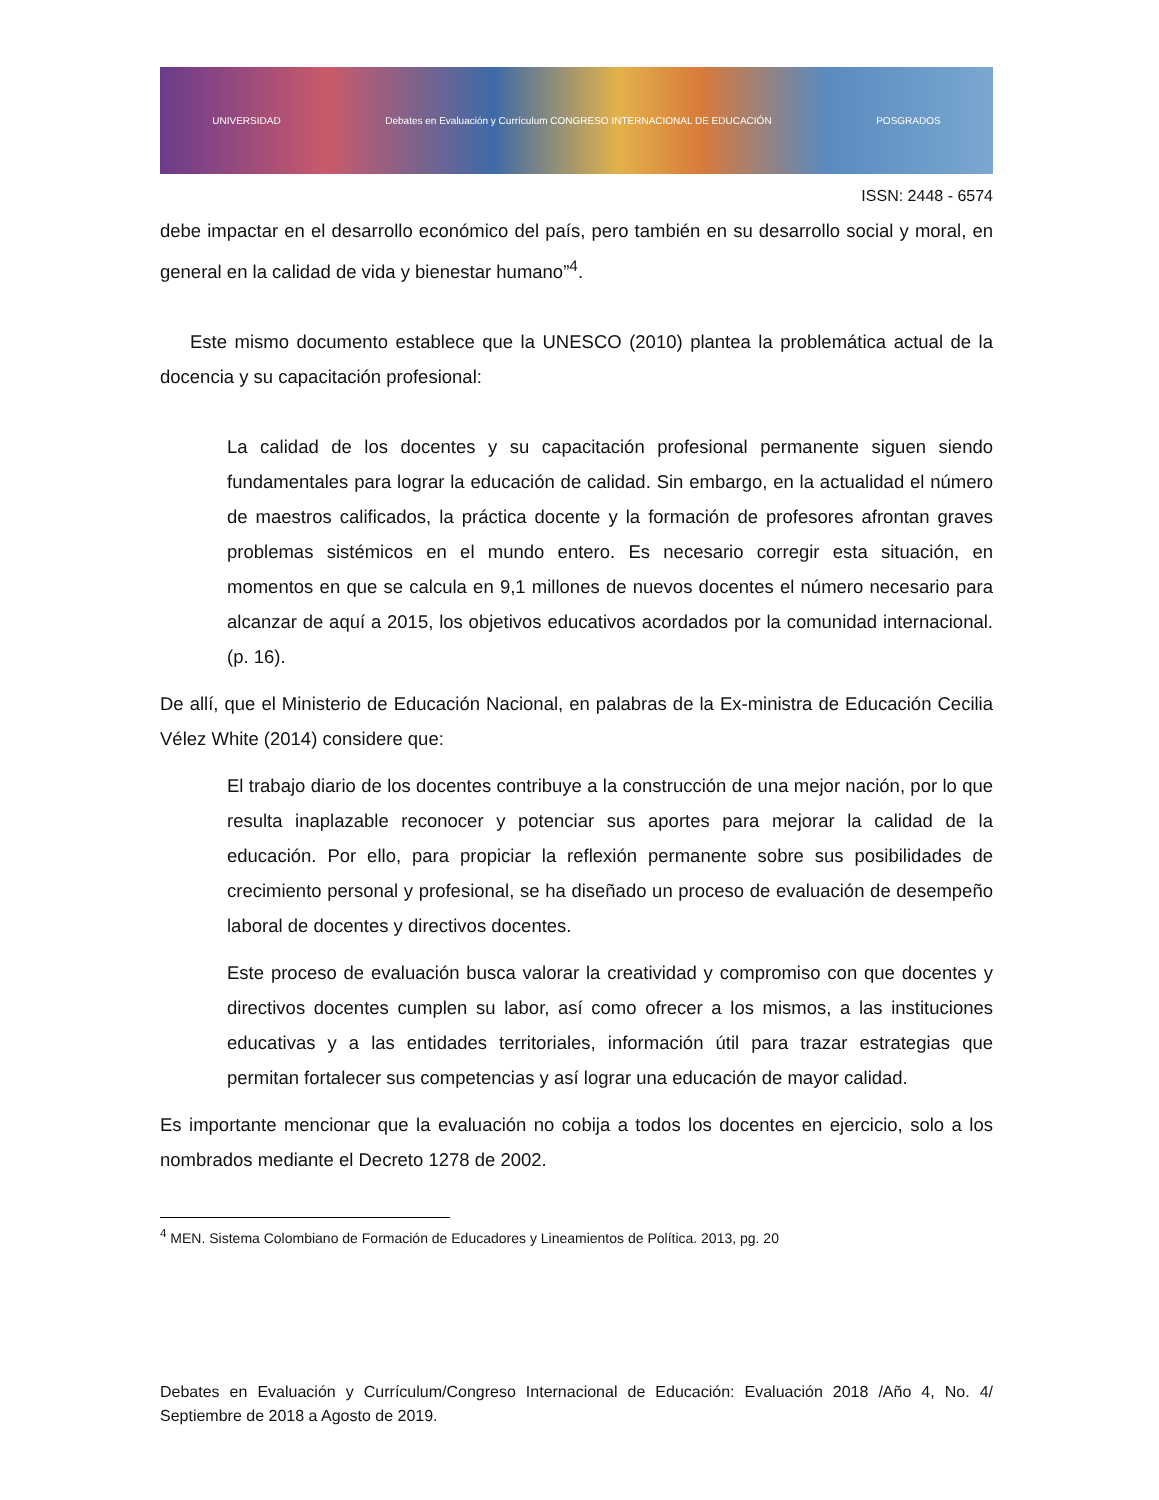UNIVERSIDAD Debates en Evaluación y Currículum CONGRESO INTERNACIONAL DE EDUCACIÓN POSGRADOS
ISSN: 2448 - 6574
debe impactar en el desarrollo económico del país, pero también en su desarrollo social y moral, en general en la calidad de vida y bienestar humano”<sup>4</sup>.
Este mismo documento establece que la UNESCO (2010) plantea la problemática actual de la docencia y su capacitación profesional:
La calidad de los docentes y su capacitación profesional permanente siguen siendo fundamentales para lograr la educación de calidad. Sin embargo, en la actualidad el número de maestros calificados, la práctica docente y la formación de profesores afrontan graves problemas sistémicos en el mundo entero. Es necesario corregir esta situación, en momentos en que se calcula en 9,1 millones de nuevos docentes el número necesario para alcanzar de aquí a 2015, los objetivos educativos acordados por la comunidad internacional.(p. 16).
De allí, que el Ministerio de Educación Nacional, en palabras de la Ex-ministra de Educación Cecilia Vélez White (2014) considere que:
El trabajo diario de los docentes contribuye a la construcción de una mejor nación, por lo que resulta inaplazable reconocer y potenciar sus aportes para mejorar la calidad de la educación. Por ello, para propiciar la reflexión permanente sobre sus posibilidades de crecimiento personal y profesional, se ha diseñado un proceso de evaluación de desempeño laboral de docentes y directivos docentes.
Este proceso de evaluación busca valorar la creatividad y compromiso con que docentes y directivos docentes cumplen su labor, así como ofrecer a los mismos, a las instituciones educativas y a las entidades territoriales, información útil para trazar estrategias que permitan fortalecer sus competencias y así lograr una educación de mayor calidad.
Es importante mencionar que la evaluación no cobija a todos los docentes en ejercicio, solo a los nombrados mediante el Decreto 1278 de 2002.
<sup>4</sup> MEN. Sistema Colombiano de Formación de Educadores y Lineamientos de Política. 2013, pg. 20
Debates en Evaluación y Currículum/Congreso Internacional de Educación: Evaluación 2018 /Año 4, No. 4/ Septiembre de 2018 a Agosto de 2019.